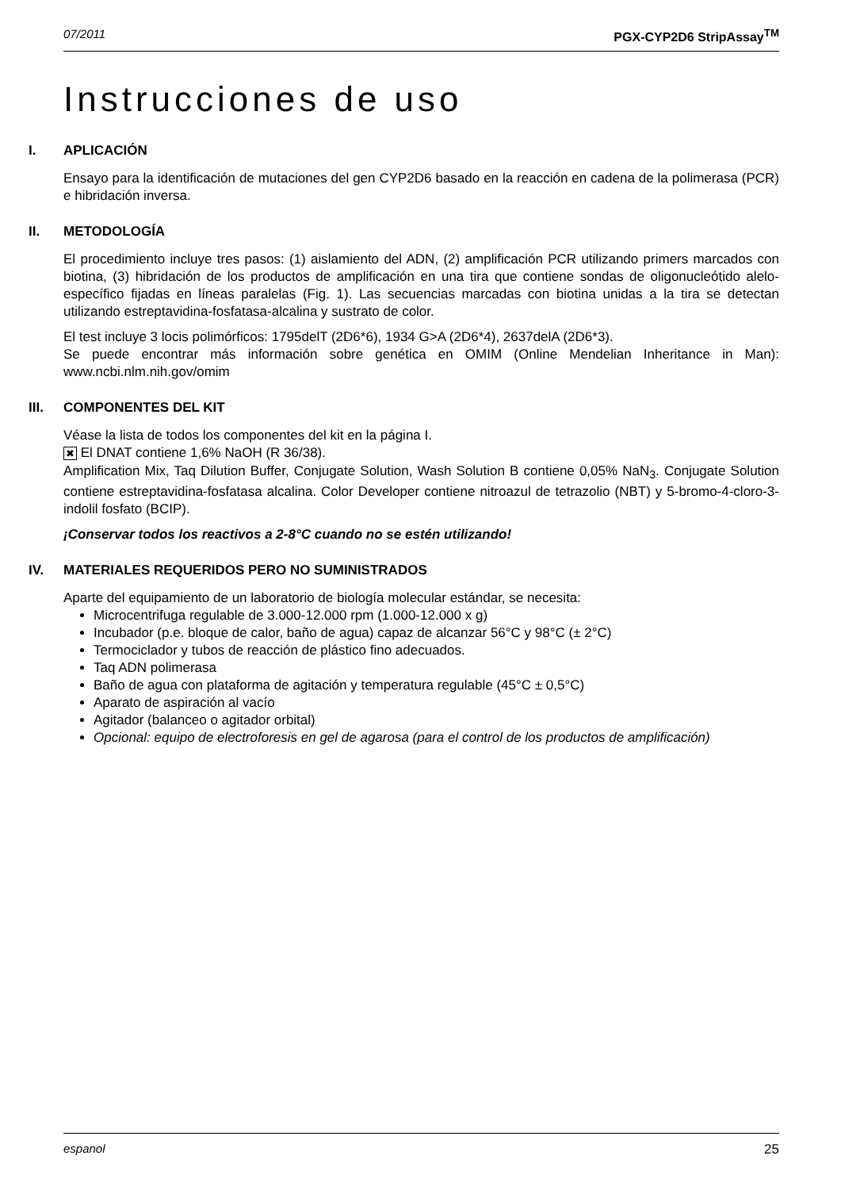07/2011 PGX-CYP2D6 StripAssay<sup>TM</sup>
Instrucciones de uso
I. APLICACIÓN
Ensayo para la identificación de mutaciones del gen CYP2D6 basado en la reacción en cadena de la polimerasa (PCR) e hibridación inversa.
II. METODOLOGÍA
El procedimiento incluye tres pasos: (1) aislamiento del ADN, (2) amplificación PCR utilizando primers marcados con biotina, (3) hibridación de los productos de amplificación en una tira que contiene sondas de oligonucleótido alelo-específico fijadas en líneas paralelas (Fig. 1). Las secuencias marcadas con biotina unidas a la tira se detectan utilizando estreptavidina-fosfatasa-alcalina y sustrato de color.
El test incluye 3 locis polimórficos: 1795delT (2D6*6), 1934 G>A (2D6*4), 2637delA (2D6*3).
Se puede encontrar más información sobre genética en OMIM (Online Mendelian Inheritance in Man): www.ncbi.nlm.nih.gov/omim
III. COMPONENTES DEL KIT
Véase la lista de todos los componentes del kit en la página I.
✖ El DNAT contiene 1,6% NaOH (R 36/38).
Amplification Mix, Taq Dilution Buffer, Conjugate Solution, Wash Solution B contiene 0,05% NaN<sub>3</sub>. Conjugate Solution contiene estreptavidina-fosfatasa alcalina. Color Developer contiene nitroazul de tetrazolio (NBT) y 5-bromo-4-cloro-3-indolil fosfato (BCIP).
¡Conservar todos los reactivos a 2-8°C cuando no se estén utilizando!
IV. MATERIALES REQUERIDOS PERO NO SUMINISTRADOS
Aparte del equipamiento de un laboratorio de biología molecular estándar, se necesita:
Microcentrifuga regulable de 3.000-12.000 rpm (1.000-12.000 x g)
Incubador (p.e. bloque de calor, baño de agua) capaz de alcanzar 56°C y 98°C (± 2°C)
Termociclador y tubos de reacción de plástico fino adecuados.
Taq ADN polimerasa
Baño de agua con plataforma de agitación y temperatura regulable (45°C ± 0,5°C)
Aparato de aspiración al vacío
Agitador (balanceo o agitador orbital)
Opcional: equipo de electroforesis en gel de agarosa (para el control de los productos de amplificación)
espanol 25